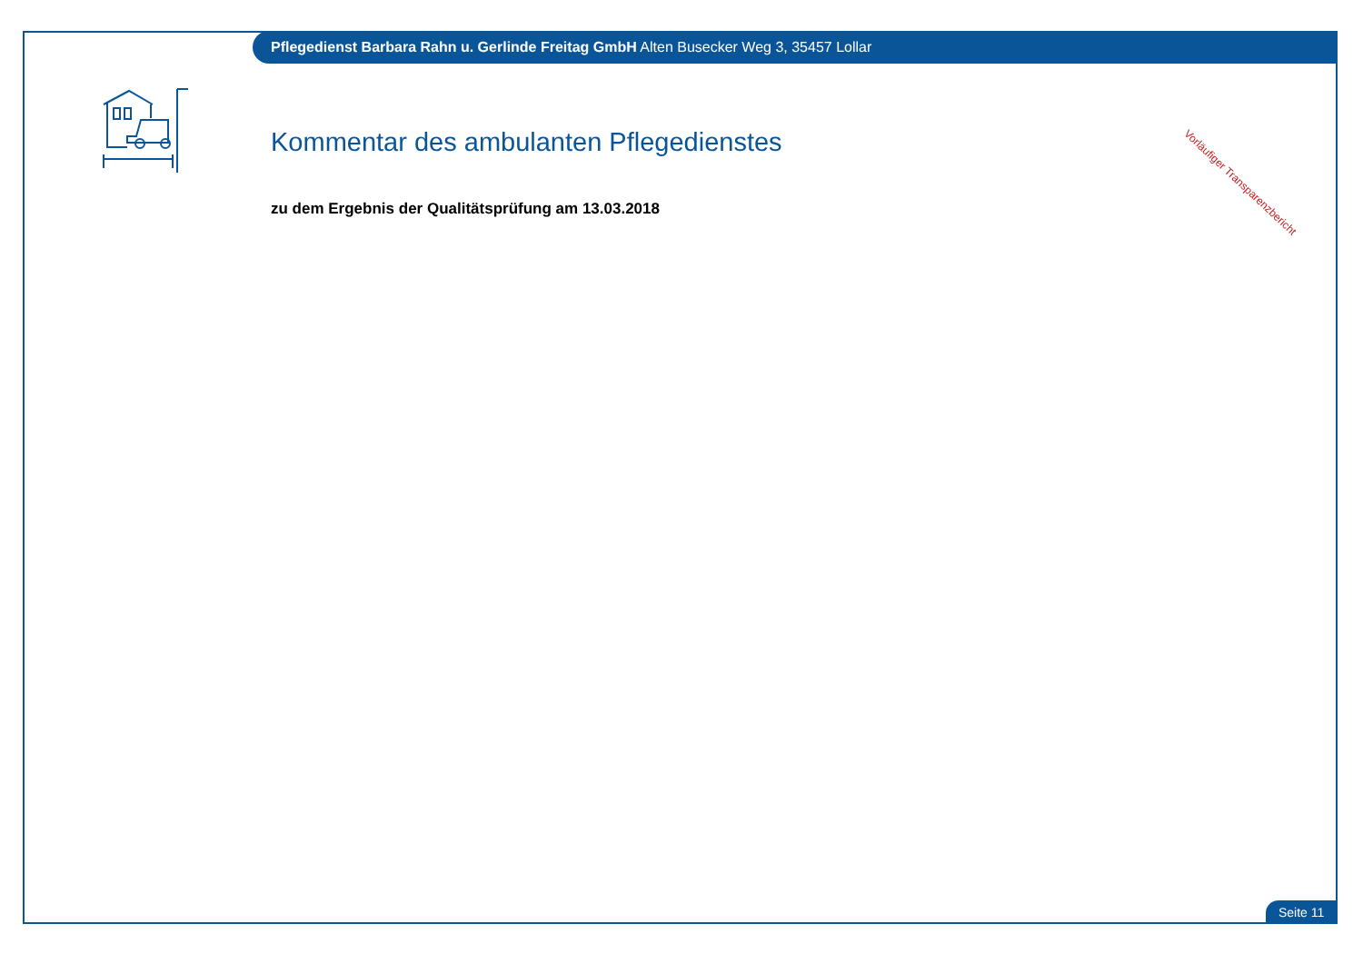Pflegedienst Barbara Rahn u. Gerlinde Freitag GmbH Alten Busecker Weg 3, 35457 Lollar
Kommentar des ambulanten Pflegedienstes
zu dem Ergebnis der Qualitätsprüfung am 13.03.2018
Vorläufiger Transparenzbericht
Seite 11